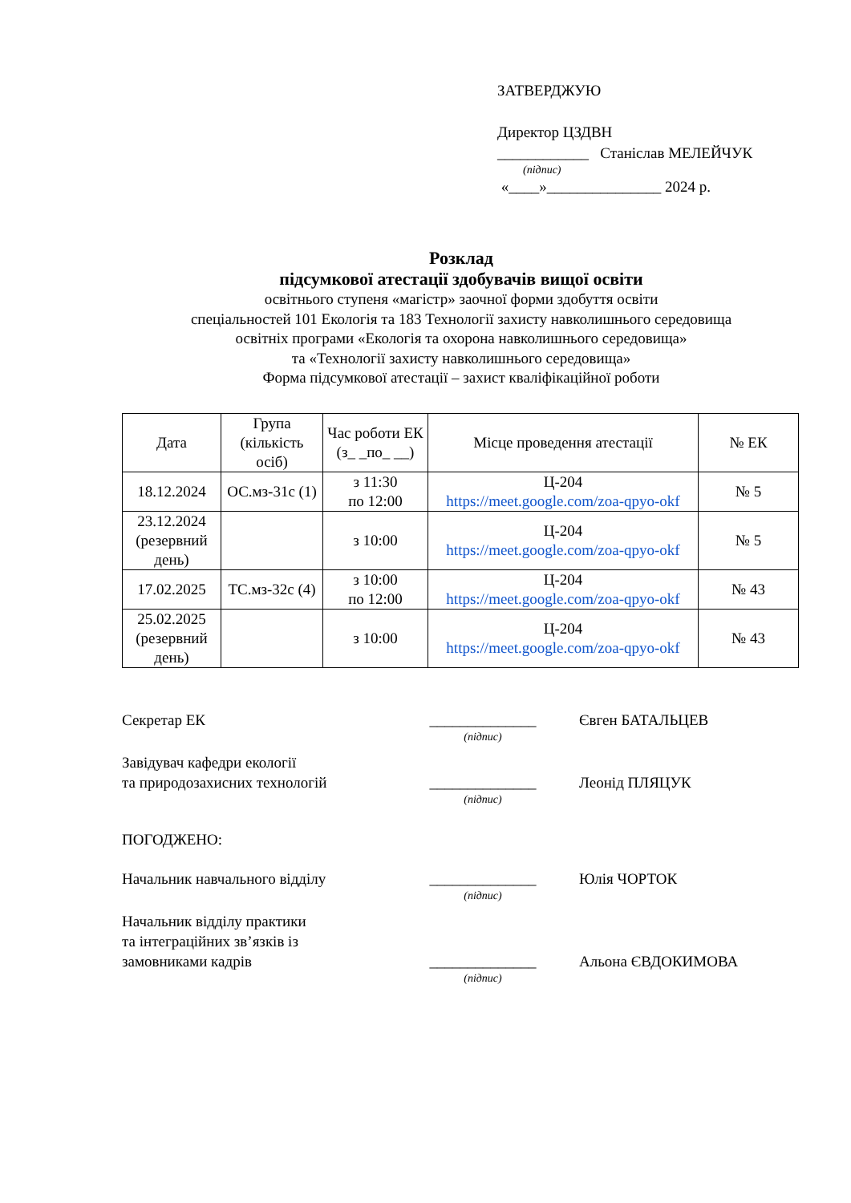ЗАТВЕРДЖУЮ
Директор ЦЗДВН
____________ Станіслав МЕЛЕЙЧУК
(підпис)
«____»_______________ 2024 р.
Розклад
підсумкової атестації здобувачів вищої освіти
освітнього ступеня «магістр» заочної форми здобуття освіти
спеціальностей 101 Екологія та 183 Технології захисту навколишнього середовища
освітніх програми «Екологія та охорона навколишнього середовища»
та «Технології захисту навколишнього середовища»
Форма підсумкової атестації – захист кваліфікаційної роботи
| Дата | Група (кількість осіб) | Час роботи ЕК (з_ _по_ __) | Місце проведення атестації | № ЕК |
| --- | --- | --- | --- | --- |
| 18.12.2024 | ОС.мз-31с (1) | з 11:30 по 12:00 | Ц-204 https://meet.google.com/zoa-qpyo-okf | № 5 |
| 23.12.2024 (резервний день) | | з 10:00 | Ц-204 https://meet.google.com/zoa-qpyo-okf | № 5 |
| 17.02.2025 | ТС.мз-32с (4) | з 10:00 по 12:00 | Ц-204 https://meet.google.com/zoa-qpyo-okf | № 43 |
| 25.02.2025 (резервний день) | | з 10:00 | Ц-204 https://meet.google.com/zoa-qpyo-okf | № 43 |
Секретар ЕК
______________
Євген БАТАЛЬЦЕВ
(підпис)
Завідувач кафедри екології
та природозахисних технологій
______________
Леонід ПЛЯЦУК
(підпис)
ПОГОДЖЕНО:
Начальник навчального відділу
______________
Юлія ЧОРТОК
(підпис)
Начальник відділу практики
та інтеграційних зв’язків із
замовниками кадрів
______________
Альона ЄВДОКИМОВА
(підпис)